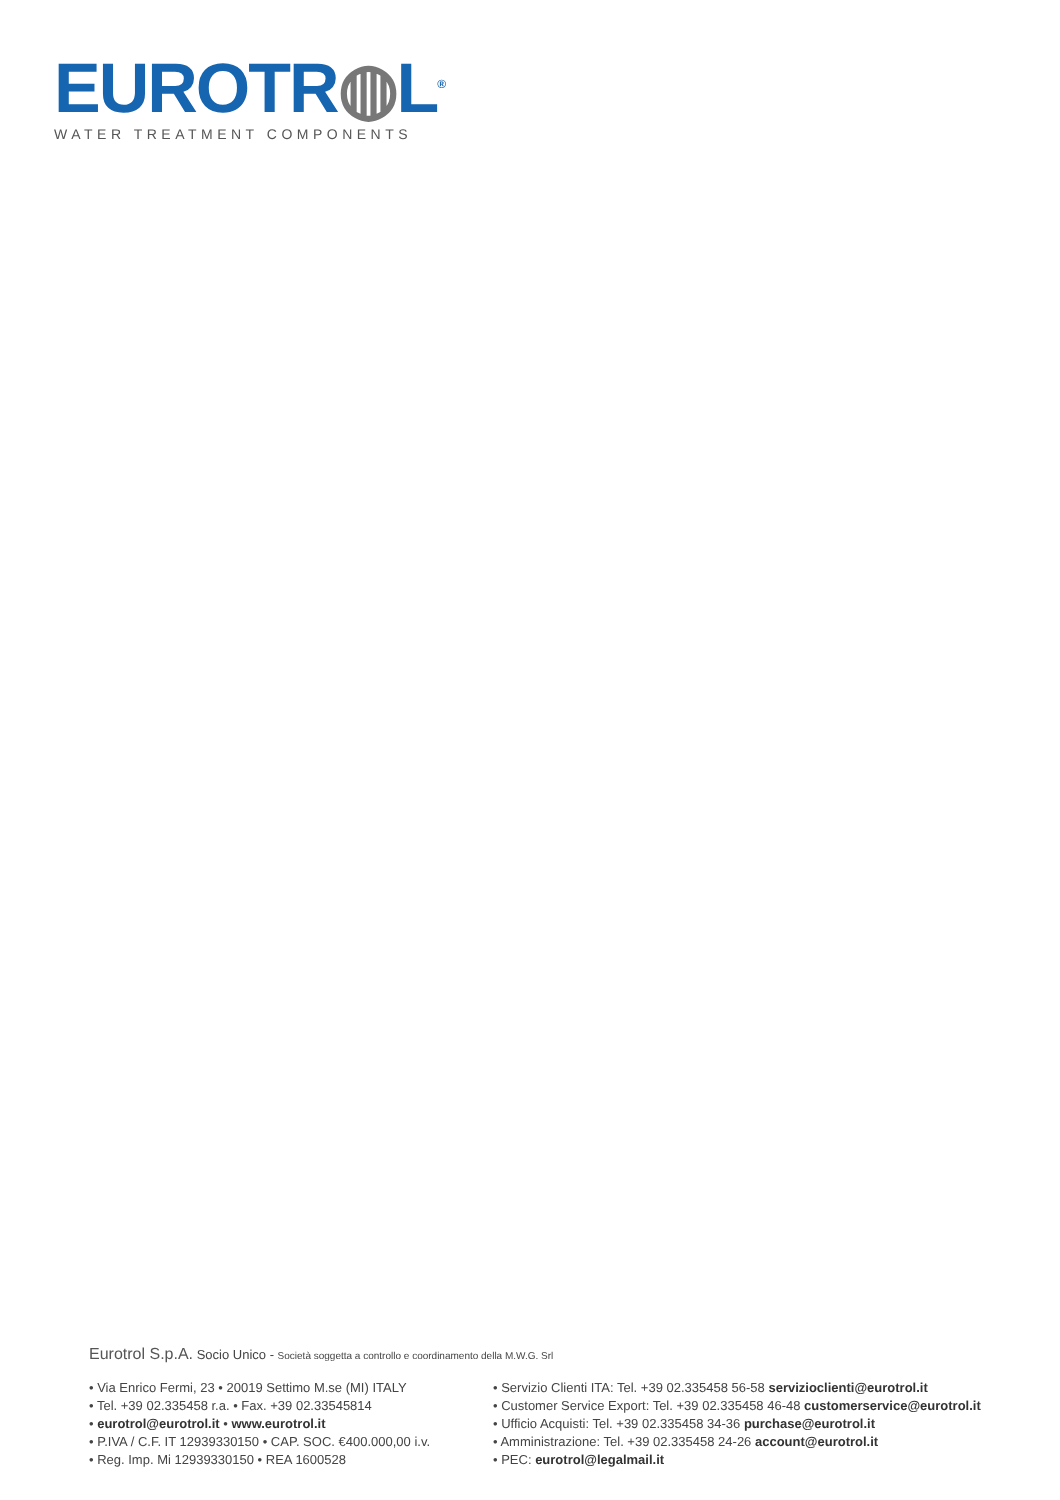EUROTR◍L<sup>®</sup>
WATER TREATMENT COMPONENTS
Eurotrol S.p.A. Socio Unico - Società soggetta a controllo e coordinamento della M.W.G. Srl
• Via Enrico Fermi, 23 • 20019 Settimo M.se (MI) ITALY
• Tel. +39 02.335458 r.a. • Fax. +39 02.33545814
• eurotrol@eurotrol.it • www.eurotrol.it
• P.IVA / C.F. IT 12939330150 • CAP. SOC. €400.000,00 i.v.
• Reg. Imp. Mi 12939330150 • REA 1600528
• Servizio Clienti ITA: Tel. +39 02.335458 56-58 servizioclienti@eurotrol.it
• Customer Service Export: Tel. +39 02.335458 46-48 customerservice@eurotrol.it
• Ufficio Acquisti: Tel. +39 02.335458 34-36 purchase@eurotrol.it
• Amministrazione: Tel. +39 02.335458 24-26 account@eurotrol.it
• PEC: eurotrol@legalmail.it